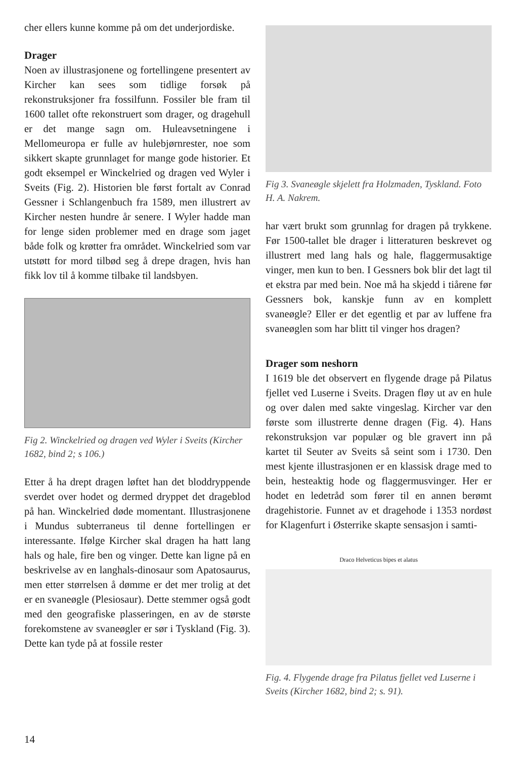cher ellers kunne komme på om det underjordiske.
Drager
Noen av illustrasjonene og fortellingene presentert av Kircher kan sees som tidlige forsøk på rekonstruksjoner fra fossilfunn. Fossiler ble fram til 1600 tallet ofte rekonstruert som drager, og dragehull er det mange sagn om. Huleavsetningene i Mellomeuropa er fulle av hulebjørnrester, noe som sikkert skapte grunnlaget for mange gode historier. Et godt eksempel er Winckelried og dragen ved Wyler i Sveits (Fig. 2). Historien ble først fortalt av Conrad Gessner i Schlangenbuch fra 1589, men illustrert av Kircher nesten hundre år senere. I Wyler hadde man for lenge siden problemer med en drage som jaget både folk og krøtter fra området. Winckelried som var utstøtt for mord tilbød seg å drepe dragen, hvis han fikk lov til å komme tilbake til landsbyen.
Fig 2. Winckelried og dragen ved Wyler i Sveits (Kircher 1682, bind 2; s 106.)
Etter å ha drept dragen løftet han det bloddryppende sverdet over hodet og dermed dryppet det drageblod på han. Winckelried døde momentant. Illustrasjonene i Mundus subterraneus til denne fortellingen er interessante. Ifølge Kircher skal dragen ha hatt lang hals og hale, fire ben og vinger. Dette kan ligne på en beskrivelse av en langhals-dinosaur som Apatosaurus, men etter størrelsen å dømme er det mer trolig at det er en svaneøgle (Plesiosaur). Dette stemmer også godt med den geografiske plasseringen, en av de største forekomstene av svaneøgler er sør i Tyskland (Fig. 3). Dette kan tyde på at fossile rester
Fig 3. Svaneøgle skjelett fra Holzmaden, Tyskland. Foto H. A. Nakrem.
har vært brukt som grunnlag for dragen på trykkene. Før 1500-tallet ble drager i litteraturen beskrevet og illustrert med lang hals og hale, flaggermusaktige vinger, men kun to ben. I Gessners bok blir det lagt til et ekstra par med bein. Noe må ha skjedd i tiårene før Gessners bok, kanskje funn av en komplett svaneøgle? Eller er det egentlig et par av luffene fra svaneøglen som har blitt til vinger hos dragen?
Drager som neshorn
I 1619 ble det observert en flygende drage på Pilatus fjellet ved Luserne i Sveits. Dragen fløy ut av en hule og over dalen med sakte vingeslag. Kircher var den første som illustrerte denne dragen (Fig. 4). Hans rekonstruksjon var populær og ble gravert inn på kartet til Seuter av Sveits så seint som i 1730. Den mest kjente illustrasjonen er en klassisk drage med to bein, hesteaktig hode og flaggermusvinger. Her er hodet en ledetråd som fører til en annen berømt dragehistorie. Funnet av et dragehode i 1353 nordøst for Klagenfurt i Østerrike skapte sensasjon i samti-
Draco Helveticus bipes et alatus
Fig. 4. Flygende drage fra Pilatus fjellet ved Luserne i Sveits (Kircher 1682, bind 2; s. 91).
14